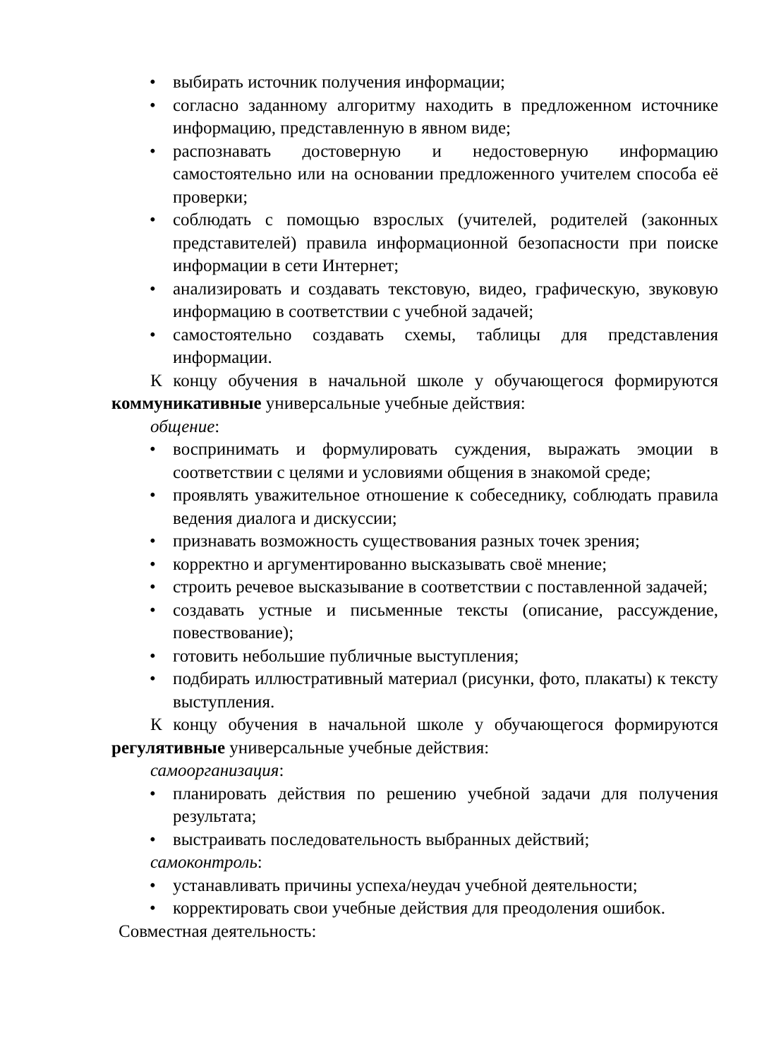• выбирать источник получения информации;
• согласно заданному алгоритму находить в предложенном источнике информацию, представленную в явном виде;
• распознавать достоверную и недостоверную информацию самостоятельно или на основании предложенного учителем способа её проверки;
• соблюдать с помощью взрослых (учителей, родителей (законных представителей) правила информационной безопасности при поиске информации в сети Интернет;
• анализировать и создавать текстовую, видео, графическую, звуковую информацию в соответствии с учебной задачей;
• самостоятельно создавать схемы, таблицы для представления информации.
К концу обучения в начальной школе у обучающегося формируются коммуникативные универсальные учебные действия:
общение:
• воспринимать и формулировать суждения, выражать эмоции в соответствии с целями и условиями общения в знакомой среде;
• проявлять уважительное отношение к собеседнику, соблюдать правила ведения диалога и дискуссии;
• признавать возможность существования разных точек зрения;
• корректно и аргументированно высказывать своё мнение;
• строить речевое высказывание в соответствии с поставленной задачей;
• создавать устные и письменные тексты (описание, рассуждение, повествование);
• готовить небольшие публичные выступления;
• подбирать иллюстративный материал (рисунки, фото, плакаты) к тексту выступления.
К концу обучения в начальной школе у обучающегося формируются регулятивные универсальные учебные действия:
самоорганизация:
• планировать действия по решению учебной задачи для получения результата;
• выстраивать последовательность выбранных действий;
самоконтроль:
• устанавливать причины успеха/неудач учебной деятельности;
• корректировать свои учебные действия для преодоления ошибок.
Совместная деятельность: